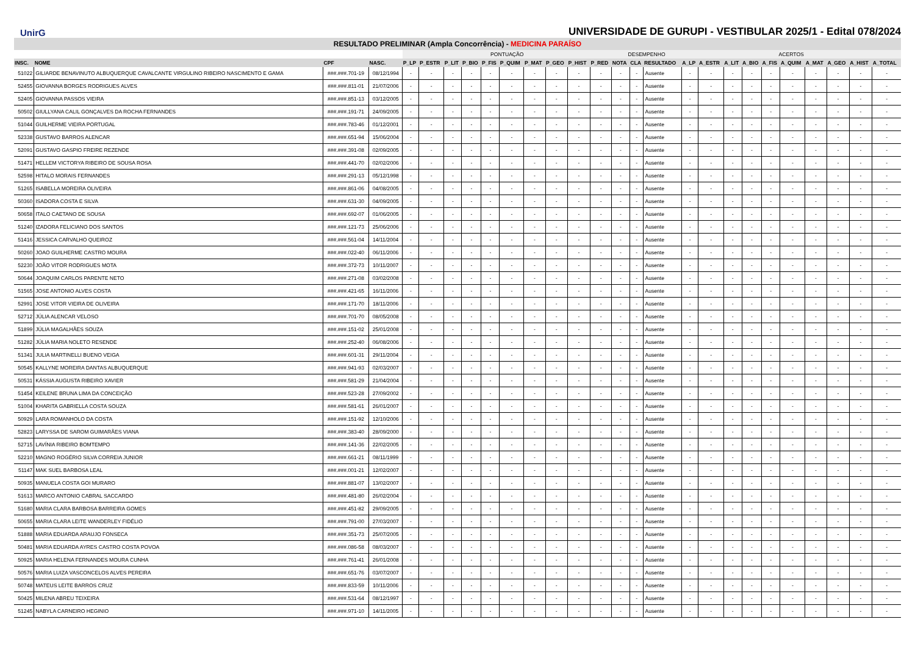UnirG
UNIVERSIDADE DE GURUPI - VESTIBULAR 2025/1 - Edital 078/2024
RESULTADO PRELIMINAR (Ampla Concorrência) - MEDICINA PARAÍSO
| | | | | PONTUAÇÃO | | | | | | | | | | DESEMPENHO | | | ACERTOS | | | | | | | | | |
| --- | --- | --- | --- | --- | --- | --- | --- | --- | --- | --- | --- | --- | --- | --- | --- | --- | --- | --- | --- | --- | --- | --- | --- | --- | --- | --- |
| INSC. | NOME | CPF | NASC. | P_LP | P_ESTR | P_LIT | P_BIO | P_FIS | P_QUIM | P_MAT | P_GEO | P_HIST | P_RED | NOTA | CLA | RESULTADO | A_LP | A_ESTR | A_LIT | A_BIO | A_FIS | A_QUIM | A_MAT | A_GEO | A_HIST | A_TOTAL |
| 51022 | GILIARDE BENAVINUTO ALBUQUERQUE CAVALCANTE VIRGULINO RIBEIRO NASCIMENTO E GAMA | ###.###.701-19 | 08/12/1994 | - | - | - | - | - | - | - | - | - | - | - | - | Ausente | - | - | - | - | - | - | - | - | - | - |
| 52455 | GIOVANNA BORGES RODRIGUES ALVES | ###.###.811-01 | 21/07/2006 | - | - | - | - | - | - | - | - | - | - | - | - | Ausente | - | - | - | - | - | - | - | - | - | - |
| 52405 | GIOVANNA PASSOS VIEIRA | ###.###.851-13 | 03/12/2005 | - | - | - | - | - | - | - | - | - | - | - | - | Ausente | - | - | - | - | - | - | - | - | - | - |
| 50502 | GIULLYANA CALIL GONÇALVES DA ROCHA FERNANDES | ###.###.191-71 | 24/09/2005 | - | - | - | - | - | - | - | - | - | - | - | - | Ausente | - | - | - | - | - | - | - | - | - | - |
| 51044 | GUILHERME VIEIRA PORTUGAL | ###.###.783-46 | 01/12/2001 | - | - | - | - | - | - | - | - | - | - | - | - | Ausente | - | - | - | - | - | - | - | - | - | - |
| 52338 | GUSTAVO BARROS ALENCAR | ###.###.651-94 | 15/06/2004 | - | - | - | - | - | - | - | - | - | - | - | - | Ausente | - | - | - | - | - | - | - | - | - | - |
| 52091 | GUSTAVO GASPIO FREIRE REZENDE | ###.###.391-08 | 02/09/2005 | - | - | - | - | - | - | - | - | - | - | - | - | Ausente | - | - | - | - | - | - | - | - | - | - |
| 51471 | HELLEM VICTORYA RIBEIRO DE SOUSA ROSA | ###.###.441-70 | 02/02/2006 | - | - | - | - | - | - | - | - | - | - | - | - | Ausente | - | - | - | - | - | - | - | - | - | - |
| 52598 | HITALO MORAIS FERNANDES | ###.###.291-13 | 05/12/1998 | - | - | - | - | - | - | - | - | - | - | - | - | Ausente | - | - | - | - | - | - | - | - | - | - |
| 51265 | ISABELLA MOREIRA OLIVEIRA | ###.###.861-06 | 04/08/2005 | - | - | - | - | - | - | - | - | - | - | - | - | Ausente | - | - | - | - | - | - | - | - | - | - |
| 50360 | ISADORA COSTA E SILVA | ###.###.631-30 | 04/09/2005 | - | - | - | - | - | - | - | - | - | - | - | - | Ausente | - | - | - | - | - | - | - | - | - | - |
| 50658 | ITALO CAETANO DE SOUSA | ###.###.692-07 | 01/06/2005 | - | - | - | - | - | - | - | - | - | - | - | - | Ausente | - | - | - | - | - | - | - | - | - | - |
| 51240 | IZADORA FELICIANO DOS SANTOS | ###.###.121-73 | 25/06/2006 | - | - | - | - | - | - | - | - | - | - | - | - | Ausente | - | - | - | - | - | - | - | - | - | - |
| 51416 | JESSICA CARVALHO QUEIROZ | ###.###.561-04 | 14/11/2004 | - | - | - | - | - | - | - | - | - | - | - | - | Ausente | - | - | - | - | - | - | - | - | - | - |
| 50260 | JOAO GUILHERME CASTRO MOURA | ###.###.022-40 | 06/11/2006 | - | - | - | - | - | - | - | - | - | - | - | - | Ausente | - | - | - | - | - | - | - | - | - | - |
| 52230 | JOÃO VITOR RODRIGUES MOTA | ###.###.372-73 | 10/11/2007 | - | - | - | - | - | - | - | - | - | - | - | - | Ausente | - | - | - | - | - | - | - | - | - | - |
| 50644 | JOAQUIM CARLOS PARENTE NETO | ###.###.271-08 | 03/02/2008 | - | - | - | - | - | - | - | - | - | - | - | - | Ausente | - | - | - | - | - | - | - | - | - | - |
| 51565 | JOSE ANTONIO ALVES COSTA | ###.###.421-65 | 16/11/2006 | - | - | - | - | - | - | - | - | - | - | - | - | Ausente | - | - | - | - | - | - | - | - | - | - |
| 52991 | JOSE VITOR VIEIRA DE OLIVEIRA | ###.###.171-70 | 18/11/2006 | - | - | - | - | - | - | - | - | - | - | - | - | Ausente | - | - | - | - | - | - | - | - | - | - |
| 52712 | JÚLIA ALENCAR VELOSO | ###.###.701-70 | 08/05/2008 | - | - | - | - | - | - | - | - | - | - | - | - | Ausente | - | - | - | - | - | - | - | - | - | - |
| 51899 | JÚLIA MAGALHÃES SOUZA | ###.###.151-02 | 25/01/2008 | - | - | - | - | - | - | - | - | - | - | - | - | Ausente | - | - | - | - | - | - | - | - | - | - |
| 51282 | JÚLIA MARIA NOLETO RESENDE | ###.###.252-40 | 06/08/2006 | - | - | - | - | - | - | - | - | - | - | - | - | Ausente | - | - | - | - | - | - | - | - | - | - |
| 51341 | JULIA MARTINELLI BUENO VEIGA | ###.###.601-31 | 29/11/2004 | - | - | - | - | - | - | - | - | - | - | - | - | Ausente | - | - | - | - | - | - | - | - | - | - |
| 50545 | KALLYNE MOREIRA DANTAS ALBUQUERQUE | ###.###.941-93 | 02/03/2007 | - | - | - | - | - | - | - | - | - | - | - | - | Ausente | - | - | - | - | - | - | - | - | - | - |
| 50531 | KÁSSIA AUGUSTA RIBEIRO XAVIER | ###.###.581-29 | 21/04/2004 | - | - | - | - | - | - | - | - | - | - | - | - | Ausente | - | - | - | - | - | - | - | - | - | - |
| 51454 | KEILENE BRUNA LIMA DA CONCEIÇÃO | ###.###.523-28 | 27/09/2002 | - | - | - | - | - | - | - | - | - | - | - | - | Ausente | - | - | - | - | - | - | - | - | - | - |
| 51004 | KHARITA GABRIELLA COSTA SOUZA | ###.###.581-61 | 26/01/2007 | - | - | - | - | - | - | - | - | - | - | - | - | Ausente | - | - | - | - | - | - | - | - | - | - |
| 50929 | LARA ROMANHOLO DA COSTA | ###.###.151-92 | 12/10/2006 | - | - | - | - | - | - | - | - | - | - | - | - | Ausente | - | - | - | - | - | - | - | - | - | - |
| 52823 | LARYSSA DE SAROM GUIMARÃES VIANA | ###.###.383-40 | 28/09/2000 | - | - | - | - | - | - | - | - | - | - | - | - | Ausente | - | - | - | - | - | - | - | - | - | - |
| 52715 | LAVÍNIA RIBEIRO BOMTEMPO | ###.###.141-36 | 22/02/2005 | - | - | - | - | - | - | - | - | - | - | - | - | Ausente | - | - | - | - | - | - | - | - | - | - |
| 52210 | MAGNO ROGÉRIO SILVA CORREIA JUNIOR | ###.###.661-21 | 08/11/1999 | - | - | - | - | - | - | - | - | - | - | - | - | Ausente | - | - | - | - | - | - | - | - | - | - |
| 51147 | MAK SUEL BARBOSA LEAL | ###.###.001-21 | 12/02/2007 | - | - | - | - | - | - | - | - | - | - | - | - | Ausente | - | - | - | - | - | - | - | - | - | - |
| 50935 | MANUELA COSTA GOI MURARO | ###.###.881-07 | 13/02/2007 | - | - | - | - | - | - | - | - | - | - | - | - | Ausente | - | - | - | - | - | - | - | - | - | - |
| 51613 | MARCO ANTONIO CABRAL SACCARDO | ###.###.481-80 | 26/02/2004 | - | - | - | - | - | - | - | - | - | - | - | - | Ausente | - | - | - | - | - | - | - | - | - | - |
| 51680 | MARIA CLARA BARBOSA BARREIRA GOMES | ###.###.451-82 | 29/09/2005 | - | - | - | - | - | - | - | - | - | - | - | - | Ausente | - | - | - | - | - | - | - | - | - | - |
| 50655 | MARIA CLARA LEITE WANDERLEY FIDÉLIO | ###.###.791-00 | 27/03/2007 | - | - | - | - | - | - | - | - | - | - | - | - | Ausente | - | - | - | - | - | - | - | - | - | - |
| 51888 | MARIA EDUARDA ARAUJO FONSECA | ###.###.351-73 | 25/07/2005 | - | - | - | - | - | - | - | - | - | - | - | - | Ausente | - | - | - | - | - | - | - | - | - | - |
| 50481 | MARIA EDUARDA AYRES CASTRO COSTA POVOA | ###.###.086-58 | 08/03/2007 | - | - | - | - | - | - | - | - | - | - | - | - | Ausente | - | - | - | - | - | - | - | - | - | - |
| 50925 | MARIA HELENA FERNANDES MOURA CUNHA | ###.###.761-41 | 26/01/2008 | - | - | - | - | - | - | - | - | - | - | - | - | Ausente | - | - | - | - | - | - | - | - | - | - |
| 50576 | MARIA LUIZA VASCONCELOS ALVES PEREIRA | ###.###.651-76 | 03/07/2007 | - | - | - | - | - | - | - | - | - | - | - | - | Ausente | - | - | - | - | - | - | - | - | - | - |
| 50748 | MATEUS LEITE BARROS CRUZ | ###.###.833-59 | 10/11/2006 | - | - | - | - | - | - | - | - | - | - | - | - | Ausente | - | - | - | - | - | - | - | - | - | - |
| 50425 | MILENA ABREU TEIXEIRA | ###.###.531-64 | 08/12/1997 | - | - | - | - | - | - | - | - | - | - | - | - | Ausente | - | - | - | - | - | - | - | - | - | - |
| 51245 | NABYLA CARNEIRO HEGINIO | ###.###.971-10 | 14/11/2005 | - | - | - | - | - | - | - | - | - | - | - | - | Ausente | - | - | - | - | - | - | - | - | - | - |